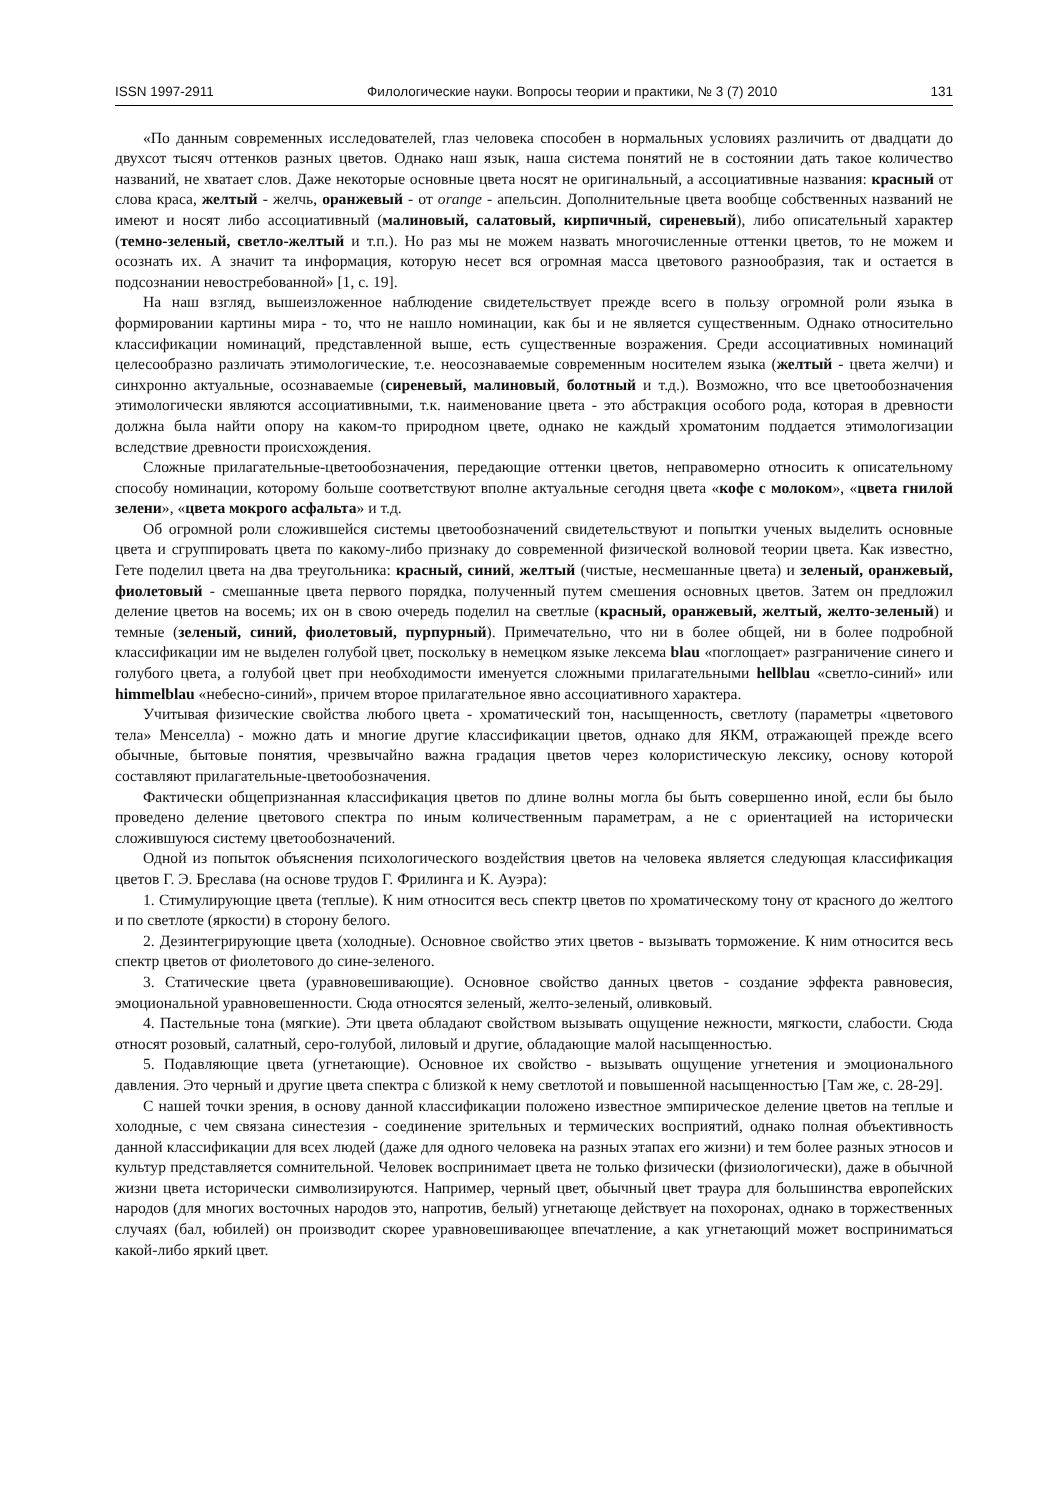ISSN 1997-2911 Филологические науки. Вопросы теории и практики, № 3 (7) 2010 131
«По данным современных исследователей, глаз человека способен в нормальных условиях различить от двадцати до двухсот тысяч оттенков разных цветов. Однако наш язык, наша система понятий не в состоянии дать такое количество названий, не хватает слов. Даже некоторые основные цвета носят не оригинальный, а ассоциативные названия: красный от слова краса, желтый - желчь, оранжевый - от orange - апельсин. Дополнительные цвета вообще собственных названий не имеют и носят либо ассоциативный (малиновый, салатовый, кирпичный, сиреневый), либо описательный характер (темно-зеленый, светло-желтый и т.п.). Но раз мы не можем назвать многочисленные оттенки цветов, то не можем и осознать их. А значит та информация, которую несет вся огромная масса цветового разнообразия, так и остается в подсознании невостребованной» [1, с. 19].
На наш взгляд, вышеизложенное наблюдение свидетельствует прежде всего в пользу огромной роли языка в формировании картины мира - то, что не нашло номинации, как бы и не является существенным. Однако относительно классификации номинаций, представленной выше, есть существенные возражения. Среди ассоциативных номинаций целесообразно различать этимологические, т.е. неосознаваемые современным носителем языка (желтый - цвета желчи) и синхронно актуальные, осознаваемые (сиреневый, малиновый, болотный и т.д.). Возможно, что все цветообозначения этимологически являются ассоциативными, т.к. наименование цвета - это абстракция особого рода, которая в древности должна была найти опору на каком-то природном цвете, однако не каждый хроматоним поддается этимологизации вследствие древности происхождения.
Сложные прилагательные-цветообозначения, передающие оттенки цветов, неправомерно относить к описательному способу номинации, которому больше соответствуют вполне актуальные сегодня цвета «кофе с молоком», «цвета гнилой зелени», «цвета мокрого асфальта» и т.д.
Об огромной роли сложившейся системы цветообозначений свидетельствуют и попытки ученых выделить основные цвета и сгруппировать цвета по какому-либо признаку до современной физической волновой теории цвета. Как известно, Гете поделил цвета на два треугольника: красный, синий, желтый (чистые, несмешанные цвета) и зеленый, оранжевый, фиолетовый - смешанные цвета первого порядка, полученный путем смешения основных цветов. Затем он предложил деление цветов на восемь; их он в свою очередь поделил на светлые (красный, оранжевый, желтый, желто-зеленый) и темные (зеленый, синий, фиолетовый, пурпурный). Примечательно, что ни в более общей, ни в более подробной классификации им не выделен голубой цвет, поскольку в немецком языке лексема blau «поглощает» разграничение синего и голубого цвета, а голубой цвет при необходимости именуется сложными прилагательными hellblau «светло-синий» или himmelblau «небесно-синий», причем второе прилагательное явно ассоциативного характера.
Учитывая физические свойства любого цвета - хроматический тон, насыщенность, светлоту (параметры «цветового тела» Менселла) - можно дать и многие другие классификации цветов, однако для ЯКМ, отражающей прежде всего обычные, бытовые понятия, чрезвычайно важна градация цветов через колористическую лексику, основу которой составляют прилагательные-цветообозначения.
Фактически общепризнанная классификация цветов по длине волны могла бы быть совершенно иной, если бы было проведено деление цветового спектра по иным количественным параметрам, а не с ориентацией на исторически сложившуюся систему цветообозначений.
Одной из попыток объяснения психологического воздействия цветов на человека является следующая классификация цветов Г. Э. Бреслава (на основе трудов Г. Фрилинга и К. Ауэра):
1. Стимулирующие цвета (теплые). К ним относится весь спектр цветов по хроматическому тону от красного до желтого и по светлоте (яркости) в сторону белого.
2. Дезинтегрирующие цвета (холодные). Основное свойство этих цветов - вызывать торможение. К ним относится весь спектр цветов от фиолетового до сине-зеленого.
3. Статические цвета (уравновешивающие). Основное свойство данных цветов - создание эффекта равновесия, эмоциональной уравновешенности. Сюда относятся зеленый, желто-зеленый, оливковый.
4. Пастельные тона (мягкие). Эти цвета обладают свойством вызывать ощущение нежности, мягкости, слабости. Сюда относят розовый, салатный, серо-голубой, лиловый и другие, обладающие малой насыщенностью.
5. Подавляющие цвета (угнетающие). Основное их свойство - вызывать ощущение угнетения и эмоционального давления. Это черный и другие цвета спектра с близкой к нему светлотой и повышенной насыщенностью [Там же, с. 28-29].
С нашей точки зрения, в основу данной классификации положено известное эмпирическое деление цветов на теплые и холодные, с чем связана синестезия - соединение зрительных и термических восприятий, однако полная объективность данной классификации для всех людей (даже для одного человека на разных этапах его жизни) и тем более разных этносов и культур представляется сомнительной. Человек воспринимает цвета не только физически (физиологически), даже в обычной жизни цвета исторически символизируются. Например, черный цвет, обычный цвет траура для большинства европейских народов (для многих восточных народов это, напротив, белый) угнетающе действует на похоронах, однако в торжественных случаях (бал, юбилей) он производит скорее уравновешивающее впечатление, а как угнетающий может восприниматься какой-либо яркий цвет.